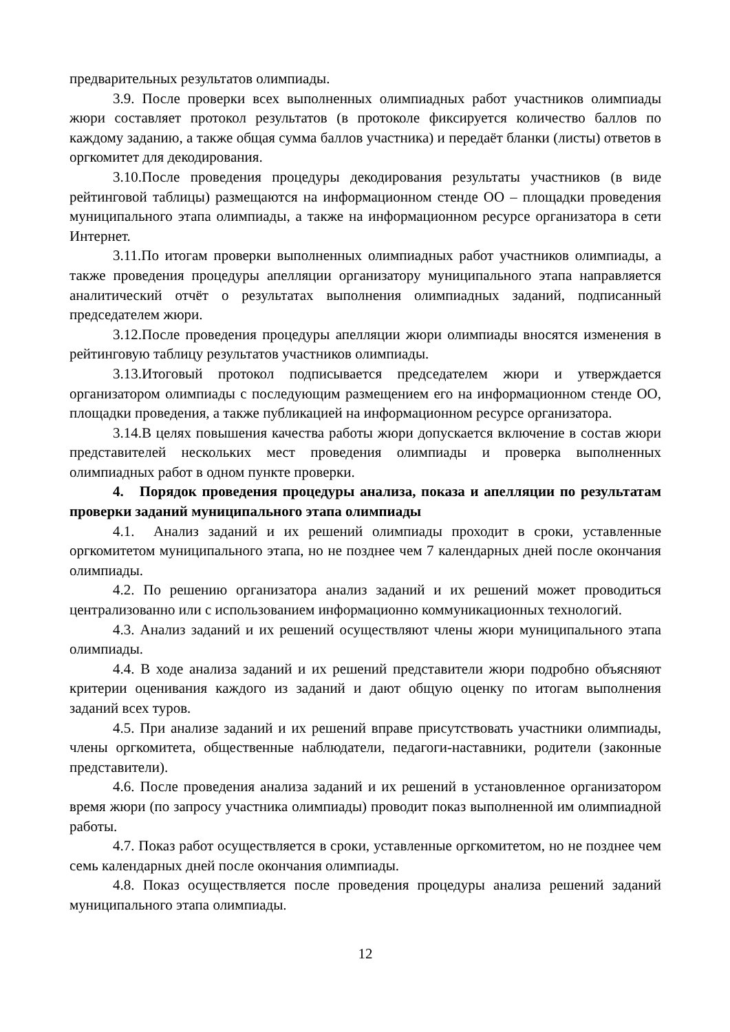предварительных результатов олимпиады.
3.9. После проверки всех выполненных олимпиадных работ участников олимпиады жюри составляет протокол результатов (в протоколе фиксируется количество баллов по каждому заданию, а также общая сумма баллов участника) и передаёт бланки (листы) ответов в оргкомитет для декодирования.
3.10.После проведения процедуры декодирования результаты участников (в виде рейтинговой таблицы) размещаются на информационном стенде ОО – площадки проведения муниципального этапа олимпиады, а также на информационном ресурсе организатора в сети Интернет.
3.11.По итогам проверки выполненных олимпиадных работ участников олимпиады, а также проведения процедуры апелляции организатору муниципального этапа направляется аналитический отчёт о результатах выполнения олимпиадных заданий, подписанный председателем жюри.
3.12.После проведения процедуры апелляции жюри олимпиады вносятся изменения в рейтинговую таблицу результатов участников олимпиады.
3.13.Итоговый протокол подписывается председателем жюри и утверждается организатором олимпиады с последующим размещением его на информационном стенде ОО, площадки проведения, а также публикацией на информационном ресурсе организатора.
3.14.В целях повышения качества работы жюри допускается включение в состав жюри представителей нескольких мест проведения олимпиады и проверка выполненных олимпиадных работ в одном пункте проверки.
4. Порядок проведения процедуры анализа, показа и апелляции по результатам проверки заданий муниципального этапа олимпиады
4.1. Анализ заданий и их решений олимпиады проходит в сроки, уставленные оргкомитетом муниципального этапа, но не позднее чем 7 календарных дней после окончания олимпиады.
4.2. По решению организатора анализ заданий и их решений может проводиться централизованно или с использованием информационно коммуникационных технологий.
4.3. Анализ заданий и их решений осуществляют члены жюри муниципального этапа олимпиады.
4.4. В ходе анализа заданий и их решений представители жюри подробно объясняют критерии оценивания каждого из заданий и дают общую оценку по итогам выполнения заданий всех туров.
4.5. При анализе заданий и их решений вправе присутствовать участники олимпиады, члены оргкомитета, общественные наблюдатели, педагоги-наставники, родители (законные представители).
4.6. После проведения анализа заданий и их решений в установленное организатором время жюри (по запросу участника олимпиады) проводит показ выполненной им олимпиадной работы.
4.7. Показ работ осуществляется в сроки, уставленные оргкомитетом, но не позднее чем семь календарных дней после окончания олимпиады.
4.8. Показ осуществляется после проведения процедуры анализа решений заданий муниципального этапа олимпиады.
12